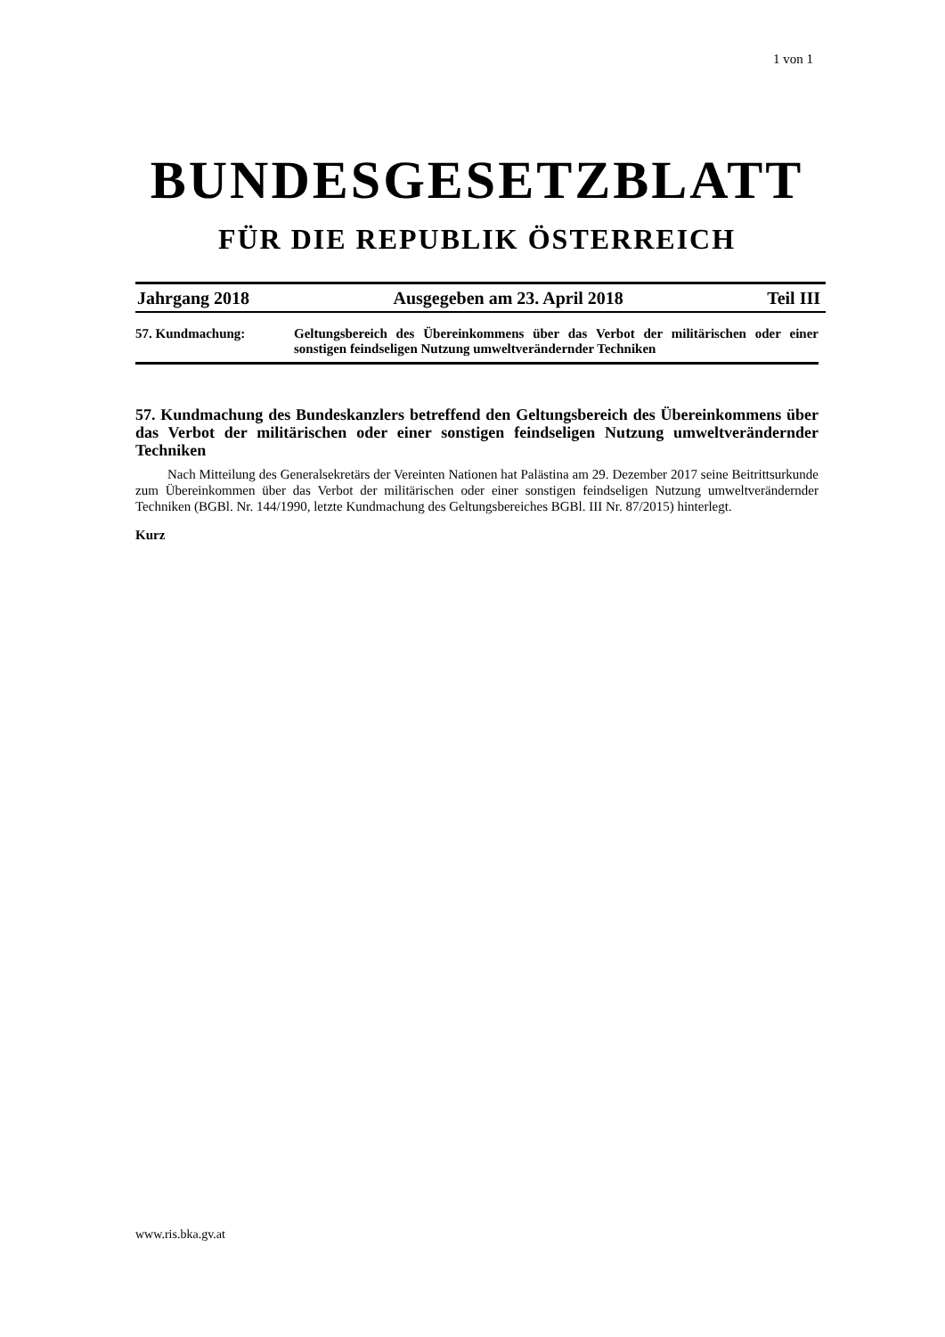1 von 1
BUNDESGESETZBLATT
FÜR DIE REPUBLIK ÖSTERREICH
Jahrgang 2018 Ausgegeben am 23. April 2018 Teil III
57. Kundmachung: Geltungsbereich des Übereinkommens über das Verbot der militärischen oder einer sonstigen feindseligen Nutzung umweltverändernder Techniken
57. Kundmachung des Bundeskanzlers betreffend den Geltungsbereich des Übereinkommens über das Verbot der militärischen oder einer sonstigen feindseligen Nutzung umweltverändernder Techniken
Nach Mitteilung des Generalsekretärs der Vereinten Nationen hat Palästina am 29. Dezember 2017 seine Beitrittsurkunde zum Übereinkommen über das Verbot der militärischen oder einer sonstigen feindseligen Nutzung umweltverändernder Techniken (BGBl. Nr. 144/1990, letzte Kundmachung des Geltungsbereiches BGBl. III Nr. 87/2015) hinterlegt.
Kurz
www.ris.bka.gv.at